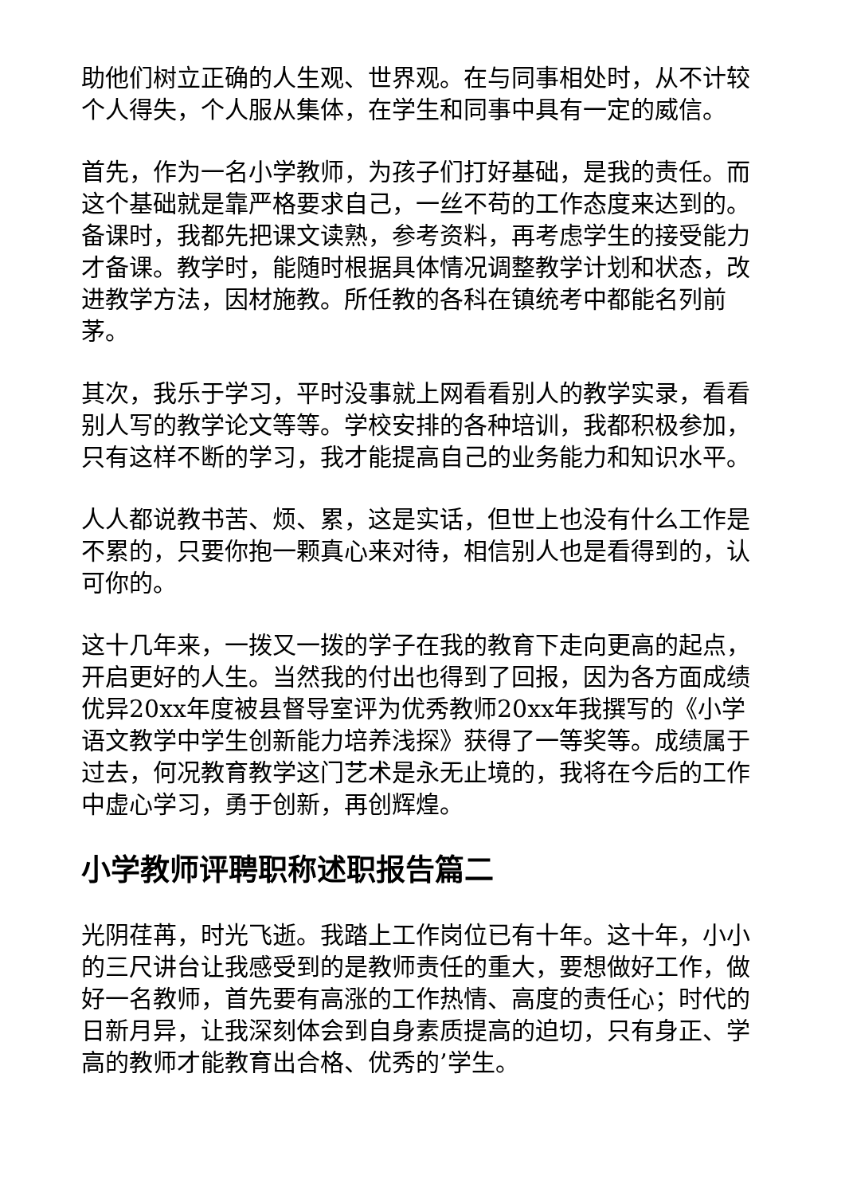助他们树立正确的人生观、世界观。在与同事相处时，从不计较个人得失，个人服从集体，在学生和同事中具有一定的威信。
首先，作为一名小学教师，为孩子们打好基础，是我的责任。而这个基础就是靠严格要求自己，一丝不苟的工作态度来达到的。备课时，我都先把课文读熟，参考资料，再考虑学生的接受能力才备课。教学时，能随时根据具体情况调整教学计划和状态，改进教学方法，因材施教。所任教的各科在镇统考中都能名列前茅。
其次，我乐于学习，平时没事就上网看看别人的教学实录，看看别人写的教学论文等等。学校安排的各种培训，我都积极参加，只有这样不断的学习，我才能提高自己的业务能力和知识水平。
人人都说教书苦、烦、累，这是实话，但世上也没有什么工作是不累的，只要你抱一颗真心来对待，相信别人也是看得到的，认可你的。
这十几年来，一拨又一拨的学子在我的教育下走向更高的起点，开启更好的人生。当然我的付出也得到了回报，因为各方面成绩优异20xx年度被县督导室评为优秀教师20xx年我撰写的《小学语文教学中学生创新能力培养浅探》获得了一等奖等。成绩属于过去，何况教育教学这门艺术是永无止境的，我将在今后的工作中虚心学习，勇于创新，再创辉煌。
小学教师评聘职称述职报告篇二
光阴荏苒，时光飞逝。我踏上工作岗位已有十年。这十年，小小的三尺讲台让我感受到的是教师责任的重大，要想做好工作，做好一名教师，首先要有高涨的工作热情、高度的责任心；时代的日新月异，让我深刻体会到自身素质提高的迫切，只有身正、学高的教师才能教育出合格、优秀的’学生。